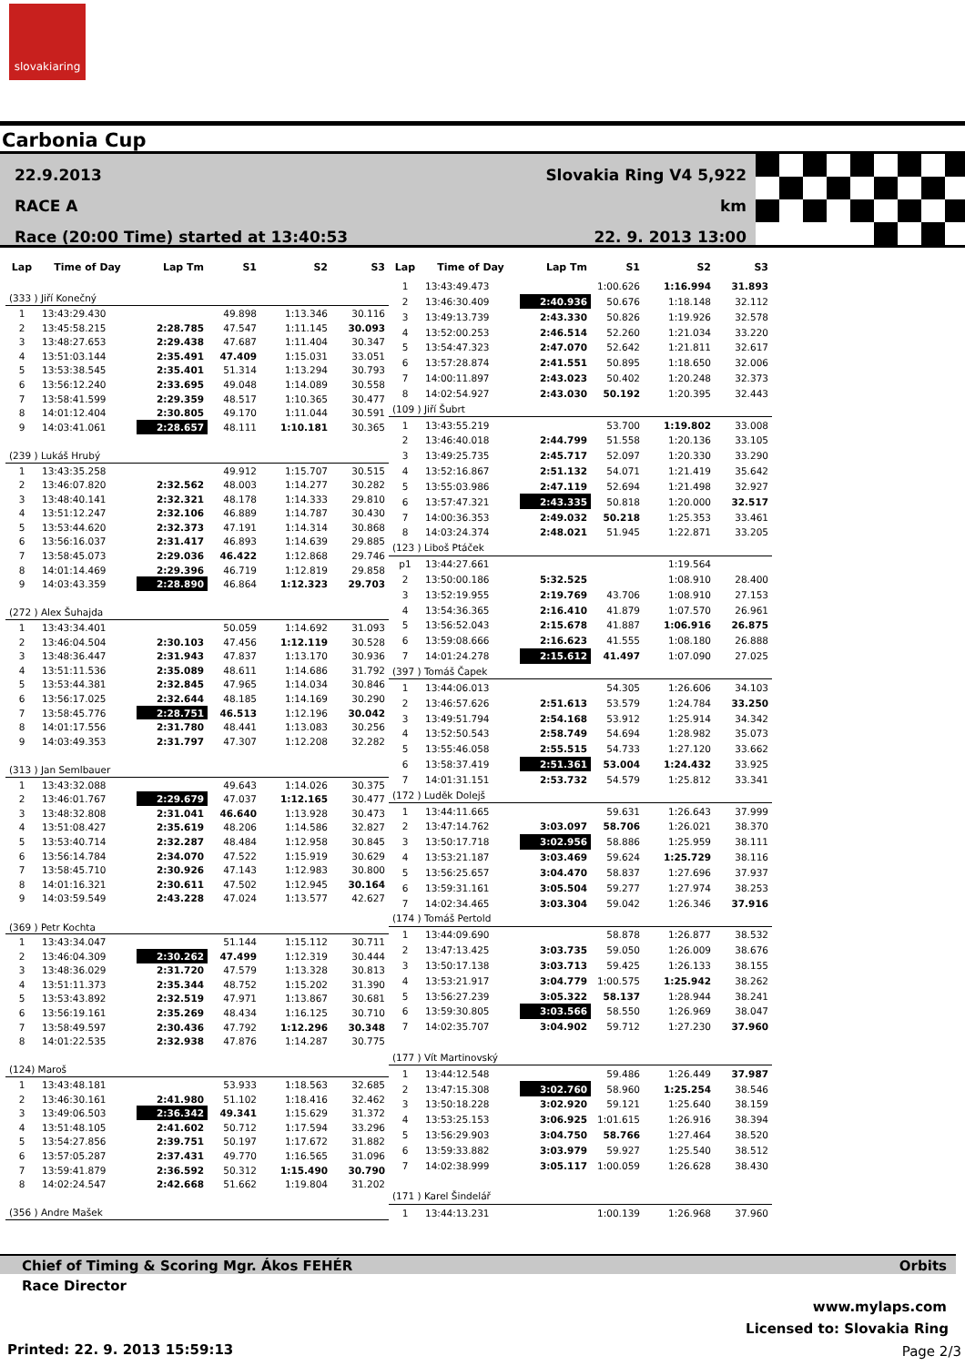slovakiaring
Carbonia Cup
22.9.2013
RACE A
Race (20:00 Time) started at 13:40:53
Slovakia Ring V4 5,922 km
22. 9. 2013 13:00
| Lap | Time of Day | Lap Tm | S1 | S2 | S3 |
| --- | --- | --- | --- | --- | --- |
| (333 ) Jiří Konečný | | | | | |
| 1 | 13:43:29.430 | | 49.898 | 1:13.346 | 30.116 |
| 2 | 13:45:58.215 | 2:28.785 | 47.547 | 1:11.145 | 30.093 |
| 3 | 13:48:27.653 | 2:29.438 | 47.687 | 1:11.404 | 30.347 |
| 4 | 13:51:03.144 | 2:35.491 | 47.409 | 1:15.031 | 33.051 |
| 5 | 13:53:38.545 | 2:35.401 | 51.314 | 1:13.294 | 30.793 |
| 6 | 13:56:12.240 | 2:33.695 | 49.048 | 1:14.089 | 30.558 |
| 7 | 13:58:41.599 | 2:29.359 | 48.517 | 1:10.365 | 30.477 |
| 8 | 14:01:12.404 | 2:30.805 | 49.170 | 1:11.044 | 30.591 |
| 9 | 14:03:41.061 | 2:28.657 | 48.111 | 1:10.181 | 30.365 |
| (239 ) Lukáš Hrubý | | | | | |
| 1 | 13:43:35.258 | | 49.912 | 1:15.707 | 30.515 |
| 2 | 13:46:07.820 | 2:32.562 | 48.003 | 1:14.277 | 30.282 |
| 3 | 13:48:40.141 | 2:32.321 | 48.178 | 1:14.333 | 29.810 |
| 4 | 13:51:12.247 | 2:32.106 | 46.889 | 1:14.787 | 30.430 |
| 5 | 13:53:44.620 | 2:32.373 | 47.191 | 1:14.314 | 30.868 |
| 6 | 13:56:16.037 | 2:31.417 | 46.893 | 1:14.639 | 29.885 |
| 7 | 13:58:45.073 | 2:29.036 | 46.422 | 1:12.868 | 29.746 |
| 8 | 14:01:14.469 | 2:29.396 | 46.719 | 1:12.819 | 29.858 |
| 9 | 14:03:43.359 | 2:28.890 | 46.864 | 1:12.323 | 29.703 |
| (272 ) Alex Šuhajda | | | | | |
| 1 | 13:43:34.401 | | 50.059 | 1:14.692 | 31.093 |
| 2 | 13:46:04.504 | 2:30.103 | 47.456 | 1:12.119 | 30.528 |
| 3 | 13:48:36.447 | 2:31.943 | 47.837 | 1:13.170 | 30.936 |
| 4 | 13:51:11.536 | 2:35.089 | 48.611 | 1:14.686 | 31.792 |
| 5 | 13:53:44.381 | 2:32.845 | 47.965 | 1:14.034 | 30.846 |
| 6 | 13:56:17.025 | 2:32.644 | 48.185 | 1:14.169 | 30.290 |
| 7 | 13:58:45.776 | 2:28.751 | 46.513 | 1:12.196 | 30.042 |
| 8 | 14:01:17.556 | 2:31.780 | 48.441 | 1:13.083 | 30.256 |
| 9 | 14:03:49.353 | 2:31.797 | 47.307 | 1:12.208 | 32.282 |
| (313 ) Jan Semlbauer | | | | | |
| 1 | 13:43:32.088 | | 49.643 | 1:14.026 | 30.375 |
| 2 | 13:46:01.767 | 2:29.679 | 47.037 | 1:12.165 | 30.477 |
| 3 | 13:48:32.808 | 2:31.041 | 46.640 | 1:13.928 | 30.473 |
| 4 | 13:51:08.427 | 2:35.619 | 48.206 | 1:14.586 | 32.827 |
| 5 | 13:53:40.714 | 2:32.287 | 48.484 | 1:12.958 | 30.845 |
| 6 | 13:56:14.784 | 2:34.070 | 47.522 | 1:15.919 | 30.629 |
| 7 | 13:58:45.710 | 2:30.926 | 47.143 | 1:12.983 | 30.800 |
| 8 | 14:01:16.321 | 2:30.611 | 47.502 | 1:12.945 | 30.164 |
| 9 | 14:03:59.549 | 2:43.228 | 47.024 | 1:13.577 | 42.627 |
| (369 ) Petr Kochta | | | | | |
| 1 | 13:43:34.047 | | 51.144 | 1:15.112 | 30.711 |
| 2 | 13:46:04.309 | 2:30.262 | 47.499 | 1:12.319 | 30.444 |
| 3 | 13:48:36.029 | 2:31.720 | 47.579 | 1:13.328 | 30.813 |
| 4 | 13:51:11.373 | 2:35.344 | 48.752 | 1:15.202 | 31.390 |
| 5 | 13:53:43.892 | 2:32.519 | 47.971 | 1:13.867 | 30.681 |
| 6 | 13:56:19.161 | 2:35.269 | 48.434 | 1:16.125 | 30.710 |
| 7 | 13:58:49.597 | 2:30.436 | 47.792 | 1:12.296 | 30.348 |
| 8 | 14:01:22.535 | 2:32.938 | 47.876 | 1:14.287 | 30.775 |
| (124) Maroš | | | | | |
| 1 | 13:43:48.181 | | 53.933 | 1:18.563 | 32.685 |
| 2 | 13:46:30.161 | 2:41.980 | 51.102 | 1:18.416 | 32.462 |
| 3 | 13:49:06.503 | 2:36.342 | 49.341 | 1:15.629 | 31.372 |
| 4 | 13:51:48.105 | 2:41.602 | 50.712 | 1:17.594 | 33.296 |
| 5 | 13:54:27.856 | 2:39.751 | 50.197 | 1:17.672 | 31.882 |
| 6 | 13:57:05.287 | 2:37.431 | 49.770 | 1:16.565 | 31.096 |
| 7 | 13:59:41.879 | 2:36.592 | 50.312 | 1:15.490 | 30.790 |
| 8 | 14:02:24.547 | 2:42.668 | 51.662 | 1:19.804 | 31.202 |
| (356 ) Andre Mašek | | | | | |
| Lap | Time of Day | Lap Tm | S1 | S2 | S3 |
| --- | --- | --- | --- | --- | --- |
| 1 | 13:43:49.473 | | 1:00.626 | 1:16.994 | 31.893 |
| 2 | 13:46:30.409 | 2:40.936 | 50.676 | 1:18.148 | 32.112 |
| 3 | 13:49:13.739 | 2:43.330 | 50.826 | 1:19.926 | 32.578 |
| 4 | 13:52:00.253 | 2:46.514 | 52.260 | 1:21.034 | 33.220 |
| 5 | 13:54:47.323 | 2:47.070 | 52.642 | 1:21.811 | 32.617 |
| 6 | 13:57:28.874 | 2:41.551 | 50.895 | 1:18.650 | 32.006 |
| 7 | 14:00:11.897 | 2:43.023 | 50.402 | 1:20.248 | 32.373 |
| 8 | 14:02:54.927 | 2:43.030 | 50.192 | 1:20.395 | 32.443 |
| (109 ) Jiří Šubrt | | | | | |
| 1 | 13:43:55.219 | | 53.700 | 1:19.802 | 33.008 |
| 2 | 13:46:40.018 | 2:44.799 | 51.558 | 1:20.136 | 33.105 |
| 3 | 13:49:25.735 | 2:45.717 | 52.097 | 1:20.330 | 33.290 |
| 4 | 13:52:16.867 | 2:51.132 | 54.071 | 1:21.419 | 35.642 |
| 5 | 13:55:03.986 | 2:47.119 | 52.694 | 1:21.498 | 32.927 |
| 6 | 13:57:47.321 | 2:43.335 | 50.818 | 1:20.000 | 32.517 |
| 7 | 14:00:36.353 | 2:49.032 | 50.218 | 1:25.353 | 33.461 |
| 8 | 14:03:24.374 | 2:48.021 | 51.945 | 1:22.871 | 33.205 |
| (123 ) Liboš Ptáček | | | | | |
| p1 | 13:44:27.661 | | | 1:19.564 | |
| 2 | 13:50:00.186 | 5:32.525 | | 1:08.910 | 28.400 |
| 3 | 13:52:19.955 | 2:19.769 | 43.706 | 1:08.910 | 27.153 |
| 4 | 13:54:36.365 | 2:16.410 | 41.879 | 1:07.570 | 26.961 |
| 5 | 13:56:52.043 | 2:15.678 | 41.887 | 1:06.916 | 26.875 |
| 6 | 13:59:08.666 | 2:16.623 | 41.555 | 1:08.180 | 26.888 |
| 7 | 14:01:24.278 | 2:15.612 | 41.497 | 1:07.090 | 27.025 |
| (397 ) Tomáš Čapek | | | | | |
| 1 | 13:44:06.013 | | 54.305 | 1:26.606 | 34.103 |
| 2 | 13:46:57.626 | 2:51.613 | 53.579 | 1:24.784 | 33.250 |
| 3 | 13:49:51.794 | 2:54.168 | 53.912 | 1:25.914 | 34.342 |
| 4 | 13:52:50.543 | 2:58.749 | 54.694 | 1:28.982 | 35.073 |
| 5 | 13:55:46.058 | 2:55.515 | 54.733 | 1:27.120 | 33.662 |
| 6 | 13:58:37.419 | 2:51.361 | 53.004 | 1:24.432 | 33.925 |
| 7 | 14:01:31.151 | 2:53.732 | 54.579 | 1:25.812 | 33.341 |
| (172 ) Luděk Dolejš | | | | | |
| 1 | 13:44:11.665 | | 59.631 | 1:26.643 | 37.999 |
| 2 | 13:47:14.762 | 3:03.097 | 58.706 | 1:26.021 | 38.370 |
| 3 | 13:50:17.718 | 3:02.956 | 58.886 | 1:25.959 | 38.111 |
| 4 | 13:53:21.187 | 3:03.469 | 59.624 | 1:25.729 | 38.116 |
| 5 | 13:56:25.657 | 3:04.470 | 58.837 | 1:27.696 | 37.937 |
| 6 | 13:59:31.161 | 3:05.504 | 59.277 | 1:27.974 | 38.253 |
| 7 | 14:02:34.465 | 3:03.304 | 59.042 | 1:26.346 | 37.916 |
| (174 ) Tomáš Pertold | | | | | |
| 1 | 13:44:09.690 | | 58.878 | 1:26.877 | 38.532 |
| 2 | 13:47:13.425 | 3:03.735 | 59.050 | 1:26.009 | 38.676 |
| 3 | 13:50:17.138 | 3:03.713 | 59.425 | 1:26.133 | 38.155 |
| 4 | 13:53:21.917 | 3:04.779 | 1:00.575 | 1:25.942 | 38.262 |
| 5 | 13:56:27.239 | 3:05.322 | 58.137 | 1:28.944 | 38.241 |
| 6 | 13:59:30.805 | 3:03.566 | 58.550 | 1:26.969 | 38.047 |
| 7 | 14:02:35.707 | 3:04.902 | 59.712 | 1:27.230 | 37.960 |
| (177 ) Vít Martinovský | | | | | |
| 1 | 13:44:12.548 | | 59.486 | 1:26.449 | 37.987 |
| 2 | 13:47:15.308 | 3:02.760 | 58.960 | 1:25.254 | 38.546 |
| 3 | 13:50:18.228 | 3:02.920 | 59.121 | 1:25.640 | 38.159 |
| 4 | 13:53:25.153 | 3:06.925 | 1:01.615 | 1:26.916 | 38.394 |
| 5 | 13:56:29.903 | 3:04.750 | 58.766 | 1:27.464 | 38.520 |
| 6 | 13:59:33.882 | 3:03.979 | 59.927 | 1:25.540 | 38.512 |
| 7 | 14:02:38.999 | 3:05.117 | 1:00.059 | 1:26.628 | 38.430 |
| (171 ) Karel Šindelář | | | | | |
| 1 | 13:44:13.231 | | 1:00.139 | 1:26.968 | 37.960 |
Chief of Timing & Scoring Mgr. Ákos FEHÉR Orbits
Race Director
www.mylaps.com
Licensed to: Slovakia Ring
Printed: 22. 9. 2013 15:59:13 Page 2/3